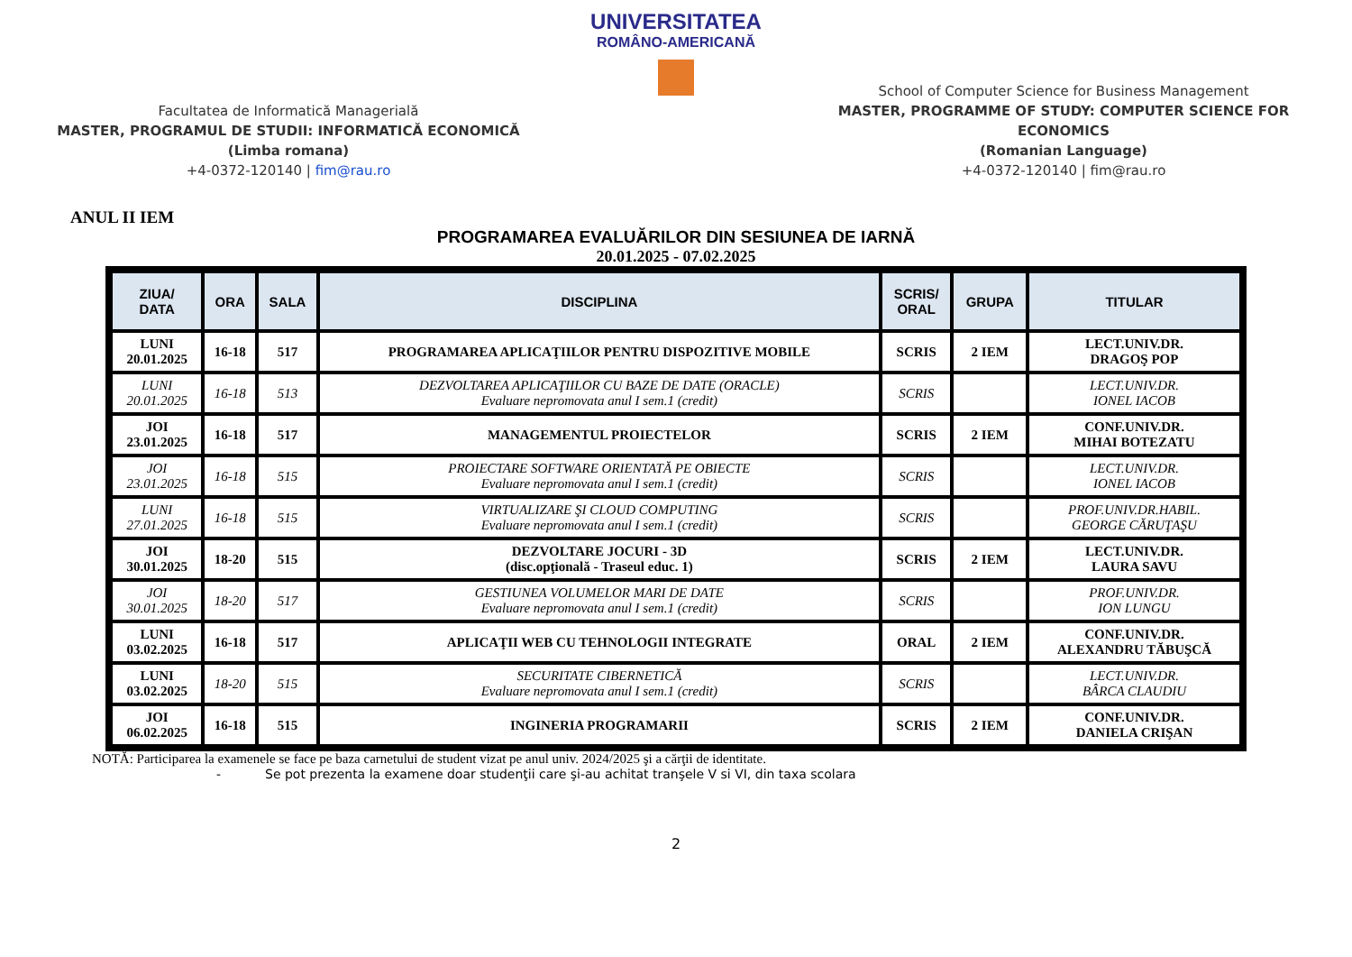Facultatea de Informatică Managerială
MASTER, PROGRAMUL DE STUDII: INFORMATICĂ ECONOMICĂ
(Limba romana)
+4-0372-120140 | fim@rau.ro
UNIVERSITATEA
ROMÂNO-AMERICANĂ
School of Computer Science for Business Management
MASTER, PROGRAMME OF STUDY: COMPUTER SCIENCE FOR ECONOMICS
(Romanian Language)
+4-0372-120140 | fim@rau.ro
ANUL II IEM
PROGRAMAREA EVALUĂRILOR DIN SESIUNEA DE IARNĂ
20.01.2025 - 07.02.2025
| ZIUA/ DATA | ORA | SALA | DISCIPLINA | SCRIS/ ORAL | GRUPA | TITULAR |
| --- | --- | --- | --- | --- | --- | --- |
| LUNI 20.01.2025 | 16-18 | 517 | PROGRAMAREA APLICAŢIILOR PENTRU DISPOZITIVE MOBILE | SCRIS | 2 IEM | LECT.UNIV.DR. DRAGOŞ POP |
| LUNI 20.01.2025 | 16-18 | 513 | DEZVOLTAREA APLICAŢIILOR CU BAZE DE DATE (ORACLE) Evaluare nepromovata anul I sem.1 (credit) | SCRIS | | LECT.UNIV.DR. IONEL IACOB |
| JOI 23.01.2025 | 16-18 | 517 | MANAGEMENTUL PROIECTELOR | SCRIS | 2 IEM | CONF.UNIV.DR. MIHAI BOTEZATU |
| JOI 23.01.2025 | 16-18 | 515 | PROIECTARE SOFTWARE ORIENTATĂ PE OBIECTE Evaluare nepromovata anul I sem.1 (credit) | SCRIS | | LECT.UNIV.DR. IONEL IACOB |
| LUNI 27.01.2025 | 16-18 | 515 | VIRTUALIZARE ŞI CLOUD COMPUTING Evaluare nepromovata anul I sem.1 (credit) | SCRIS | | PROF.UNIV.DR.HABIL. GEORGE CĂRUŢAŞU |
| JOI 30.01.2025 | 18-20 | 515 | DEZVOLTARE JOCURI - 3D (disc.opţională - Traseul educ. 1) | SCRIS | 2 IEM | LECT.UNIV.DR. LAURA SAVU |
| JOI 30.01.2025 | 18-20 | 517 | GESTIUNEA VOLUMELOR MARI DE DATE Evaluare nepromovata anul I sem.1 (credit) | SCRIS | | PROF.UNIV.DR. ION LUNGU |
| LUNI 03.02.2025 | 16-18 | 517 | APLICAŢII WEB CU TEHNOLOGII INTEGRATE | ORAL | 2 IEM | CONF.UNIV.DR. ALEXANDRU TĂBUŞCĂ |
| LUNI 03.02.2025 | 18-20 | 515 | SECURITATE CIBERNETICĂ Evaluare nepromovata anul I sem.1 (credit) | SCRIS | | LECT.UNIV.DR. BÂRCA CLAUDIU |
| JOI 06.02.2025 | 16-18 | 515 | INGINERIA PROGRAMARII | SCRIS | 2 IEM | CONF.UNIV.DR. DANIELA CRIŞAN |
NOTĂ: Participarea la examenele se face pe baza carnetului de student vizat pe anul univ. 2024/2025 şi a cărţii de identitate.
- Se pot prezenta la examene doar studenţii care şi-au achitat tranşele V si VI, din taxa scolara
2